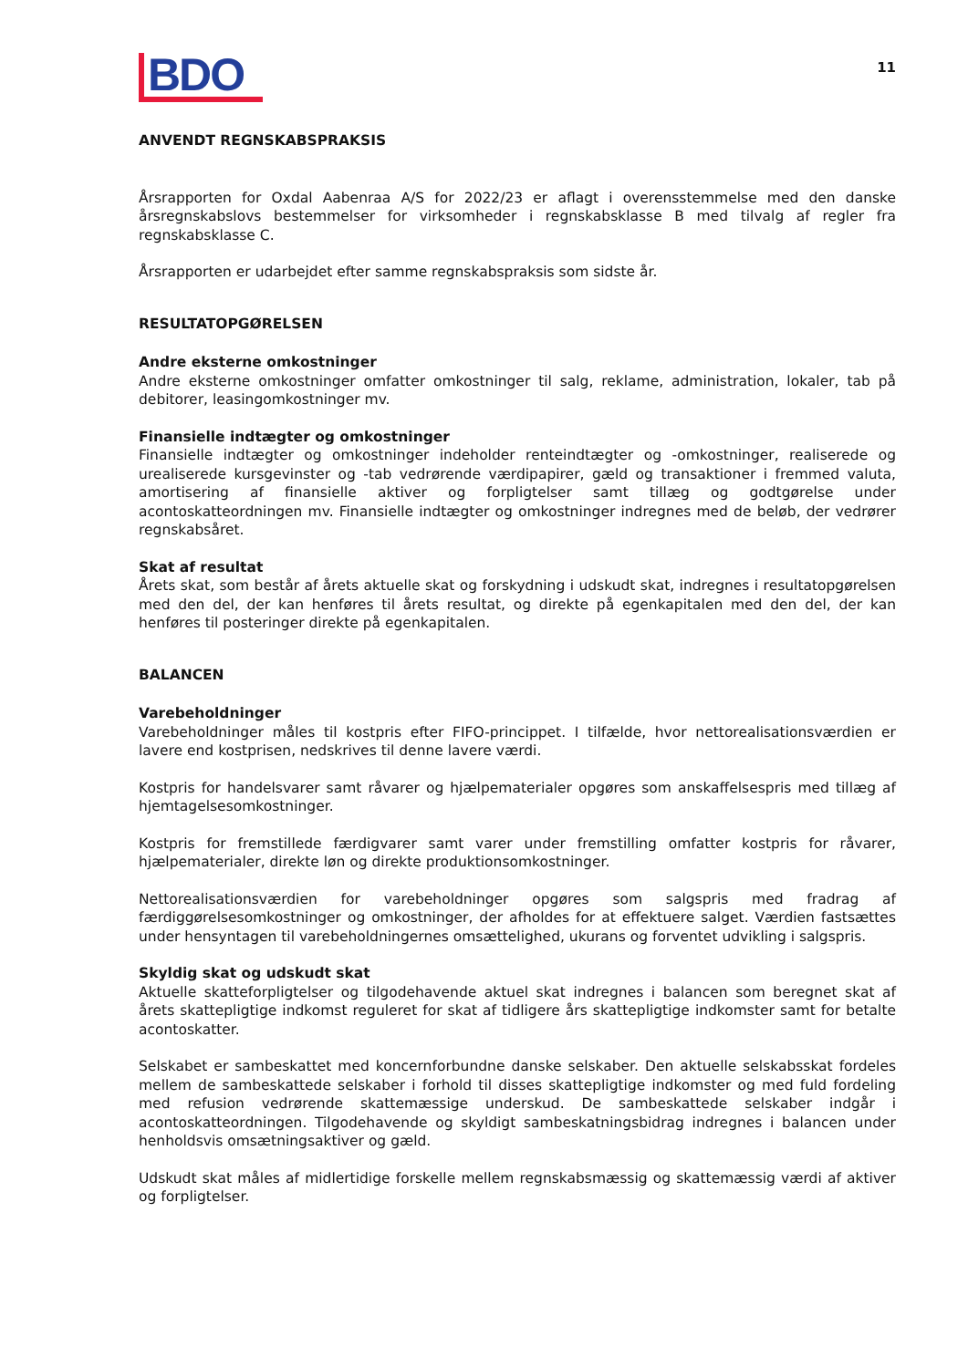BDO
11
ANVENDT REGNSKABSPRAKSIS
Årsrapporten for Oxdal Aabenraa A/S for 2022/23 er aflagt i overensstemmelse med den danske årsregnskabslovs bestemmelser for virksomheder i regnskabsklasse B med tilvalg af regler fra regnskabsklasse C.
Årsrapporten er udarbejdet efter samme regnskabspraksis som sidste år.
RESULTATOPGØRELSEN
Andre eksterne omkostninger
Andre eksterne omkostninger omfatter omkostninger til salg, reklame, administration, lokaler, tab på debitorer, leasingomkostninger mv.
Finansielle indtægter og omkostninger
Finansielle indtægter og omkostninger indeholder renteindtægter og -omkostninger, realiserede og urealiserede kursgevinster og -tab vedrørende værdipapirer, gæld og transaktioner i fremmed valuta, amortisering af finansielle aktiver og forpligtelser samt tillæg og godtgørelse under acontoskatteordningen mv. Finansielle indtægter og omkostninger indregnes med de beløb, der vedrører regnskabsåret.
Skat af resultat
Årets skat, som består af årets aktuelle skat og forskydning i udskudt skat, indregnes i resultatopgørelsen med den del, der kan henføres til årets resultat, og direkte på egenkapitalen med den del, der kan henføres til posteringer direkte på egenkapitalen.
BALANCEN
Varebeholdninger
Varebeholdninger måles til kostpris efter FIFO-princippet. I tilfælde, hvor nettorealisationsværdien er lavere end kostprisen, nedskrives til denne lavere værdi.
Kostpris for handelsvarer samt råvarer og hjælpematerialer opgøres som anskaffelsespris med tillæg af hjemtagelsesomkostninger.
Kostpris for fremstillede færdigvarer samt varer under fremstilling omfatter kostpris for råvarer, hjælpematerialer, direkte løn og direkte produktionsomkostninger.
Nettorealisationsværdien for varebeholdninger opgøres som salgspris med fradrag af færdiggørelsesomkostninger og omkostninger, der afholdes for at effektuere salget. Værdien fastsættes under hensyntagen til varebeholdningernes omsættelighed, ukurans og forventet udvikling i salgspris.
Skyldig skat og udskudt skat
Aktuelle skatteforpligtelser og tilgodehavende aktuel skat indregnes i balancen som beregnet skat af årets skattepligtige indkomst reguleret for skat af tidligere års skattepligtige indkomster samt for betalte acontoskatter.
Selskabet er sambeskattet med koncernforbundne danske selskaber. Den aktuelle selskabsskat fordeles mellem de sambeskattede selskaber i forhold til disses skattepligtige indkomster og med fuld fordeling med refusion vedrørende skattemæssige underskud. De sambeskattede selskaber indgår i acontoskatteordningen. Tilgodehavende og skyldigt sambeskatningsbidrag indregnes i balancen under henholdsvis omsætningsaktiver og gæld.
Udskudt skat måles af midlertidige forskelle mellem regnskabsmæssig og skattemæssig værdi af aktiver og forpligtelser.